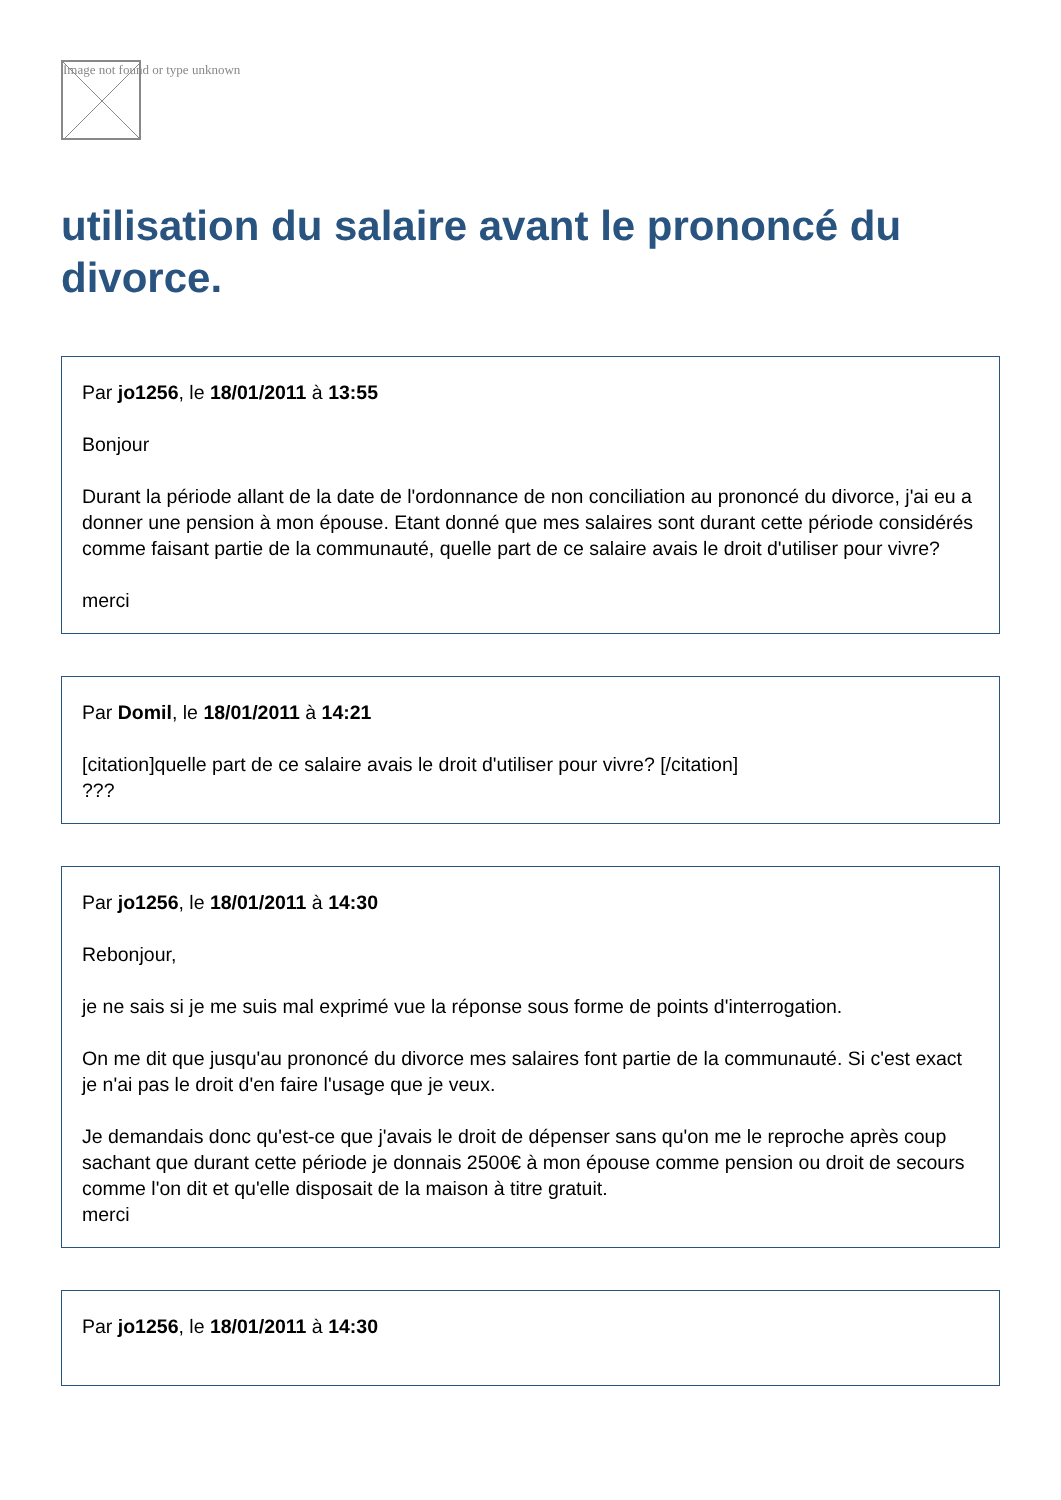Image not found or type unknown
utilisation du salaire avant le prononcé du divorce.
Par jo1256, le 18/01/2011 à 13:55
Bonjour
Durant la période allant de la date de l'ordonnance de non conciliation au prononcé du divorce, j'ai eu a donner une pension à mon épouse. Etant donné que mes salaires sont durant cette période considérés comme faisant partie de la communauté, quelle part de ce salaire avais le droit d'utiliser pour vivre?
merci
Par Domil, le 18/01/2011 à 14:21
[citation]quelle part de ce salaire avais le droit d'utiliser pour vivre? [/citation]
???
Par jo1256, le 18/01/2011 à 14:30
Rebonjour,
je ne sais si je me suis mal exprimé vue la réponse sous forme de points d'interrogation.
On me dit que jusqu'au prononcé du divorce mes salaires font partie de la communauté. Si c'est exact je n'ai pas le droit d'en faire l'usage que je veux.
Je demandais donc qu'est-ce que j'avais le droit de dépenser sans qu'on me le reproche après coup sachant que durant cette période je donnais 2500€ à mon épouse comme pension ou droit de secours comme l'on dit et qu'elle disposait de la maison à titre gratuit.
merci
Par jo1256, le 18/01/2011 à 14:30